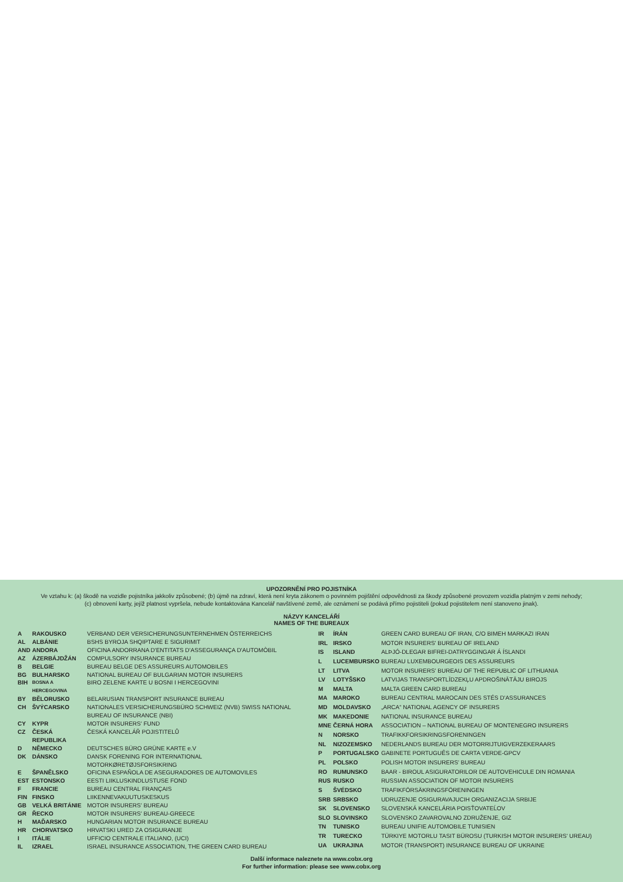UPOZORNĚNÍ PRO POJISTNÍKA
Ve vztahu k: (a) škodě na vozidle pojistníka jakkoliv způsobené; (b) újmě na zdraví, která není kryta zákonem o povinném pojištění odpovědnosti za škody způsobené provozem vozidla platným v zemi nehody;
(c) obnovení karty, jejíž platnost vypršela, nebude kontaktována Kancelář navštívené země, ale oznámení se podává přímo pojistiteli (pokud pojistitelem není stanoveno jinak).
NÁZVY KANCELÁŘÍ
NAMES OF THE BUREAUX
| A | RAKOUSKO | VERBAND DER VERSICHERUNGSUNTERNEHMEN ÖSTERREICHS |
| AL | ALBÁNIE | BSHS BYROJA SHQIPTARE E SIGURIMIT |
| AND | ANDORA | OFICINA ANDORRANA D'ENTITATS D'ASSEGURANÇA D'AUTOMÒBIL |
| AZ | ÁZERBÁJDŽÁN | COMPULSORY INSURANCE BUREAU |
| B | BELGIE | BUREAU BELGE DES ASSUREURS AUTOMOBILES |
| BG | BULHARSKO | NATIONAL BUREAU OF BULGARIAN MOTOR INSURERS |
| BIH | BOSNA A HERCEGOVINA | BIRO ZELENE KARTE U BOSNI I HERCEGOVINI |
| BY | BĚLORUSKO | BELARUSIAN TRANSPORT INSURANCE BUREAU |
| CH | ŠVÝCARSKO | NATIONALES VERSICHERUNGSBÜRO SCHWEIZ (NVB) SWISS NATIONAL BUREAU OF INSURANCE (NBI) |
| CY | KYPR | MOTOR INSURERS' FUND |
| CZ | ČESKÁ REPUBLIKA | ČESKÁ KANCELÁŘ POJISTITELŮ |
| D | NĚMECKO | DEUTSCHES BÜRO GRÜNE KARTE e.V |
| DK | DÁNSKO | DANSK FORENING FOR INTERNATIONAL MOTORKØRETØJSFORSIKRING |
| E | ŠPANĚLSKO | OFICINA ESPAÑOLA DE ASEGURADORES DE AUTOMOVILES |
| EST | ESTONSKO | EESTI LIIKLUSKINDLUSTUSE FOND |
| F | FRANCIE | BUREAU CENTRAL FRANÇAIS |
| FIN | FINSKO | LIIKENNEVAKUUTUSKESKUS |
| GB | VELKÁ BRITÁNIE | MOTOR INSURERS' BUREAU |
| GR | ŘECKO | MOTOR INSURERS' BUREAU-GREECE |
| H | MAĎARSKO | HUNGARIAN MOTOR INSURANCE BUREAU |
| HR | CHORVATSKO | HRVATSKI URED ZA OSIGURANJE |
| I | ITÁLIE | UFFICIO CENTRALE ITALIANO, (UCI) |
| IL | IZRAEL | ISRAEL INSURANCE ASSOCIATION, THE GREEN CARD BUREAU |
| IR | ÍRÁN | GREEN CARD BUREAU OF IRAN, C/O BIMEH MARKAZI IRAN |
| IRL | IRSKO | MOTOR INSURERS' BUREAU OF IRELAND |
| IS | ISLAND | ALÞJÓ-DLEGAR BIFREI-DATRYGGINGAR Á ÍSLANDI |
| L | LUCEMBURSKO | BUREAU LUXEMBOURGEOIS DES ASSUREURS |
| LT | LITVA | MOTOR INSURERS' BUREAU OF THE REPUBLIC OF LITHUANIA |
| LV | LOTYŠSKO | LATVIJAS TRANSPORTLĪDZEKĻU APDROŠINĀTĀJU BIROJS |
| M | MALTA | MALTA GREEN CARD BUREAU |
| MA | MAROKO | BUREAU CENTRAL MAROCAIN DES STÉS D'ASSURANCES |
| MD | MOLDAVSKO | „ARCA“ NATIONAL AGENCY OF INSURERS |
| MK | MAKEDONIE | NATIONAL INSURANCE BUREAU |
| MNE | ČERNÁ HORA | ASSOCIATION – NATIONAL BUREAU OF MONTENEGRO INSURERS |
| N | NORSKO | TRAFIKKFORSIKRINGSFORENINGEN |
| NL | NIZOZEMSKO | NEDERLANDS BUREAU DER MOTORRIJTUIGVERZEKERAARS |
| P | PORTUGALSKO | GABINETE PORTUGUÊS DE CARTA VERDE-GPCV |
| PL | POLSKO | POLISH MOTOR INSURERS' BUREAU |
| RO | RUMUNSKO | BAAR - BIROUL ASIGURATORILOR DE AUTOVEHICULE DIN ROMANIA |
| RUS | RUSKO | RUSSIAN ASSOCIATION OF MOTOR INSURERS |
| S | ŠVÉDSKO | TRAFIKFÖRSÄKRINGSFÖRENINGEN |
| SRB | SRBSKO | UDRUZENJE OSIGURAVAJUCIH ORGANIZACIJA SRBIJE |
| SK | SLOVENSKO | SLOVENSKÁ KANCELÁRIA POISŤOVATEĹOV |
| SLO | SLOVINSKO | SLOVENSKO ZAVAROVALNO ZDRUŽENJE, GIZ |
| TN | TUNISKO | BUREAU UNIFIE AUTOMOBILE TUNISIEN |
| TR | TURECKO | TÜRKIYE MOTORLU TASIT BÜROSU (TURKISH MOTOR INSURERS' UREAU) |
| UA | UKRAJINA | MOTOR (TRANSPORT) INSURANCE BUREAU OF UKRAINE |
Další informace naleznete na www.cobx.org
For further information: please see www.cobx.org